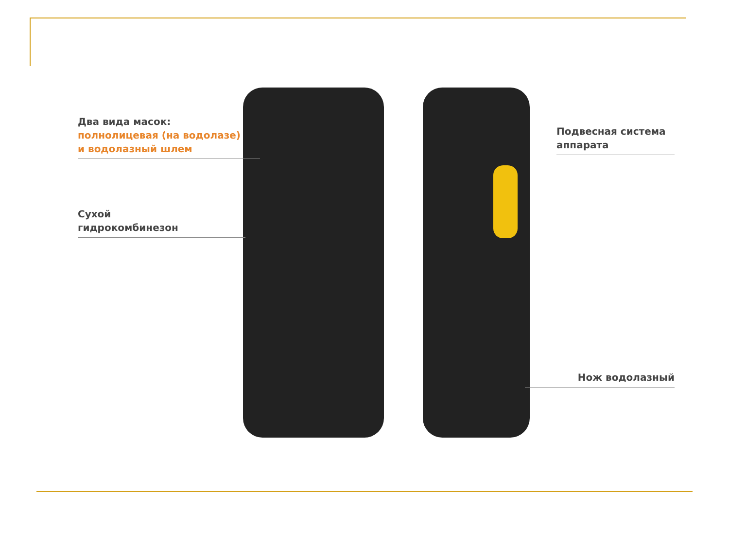Два вида масок:
полнолицевая (на водолазе)
и водолазный шлем
Сухой
гидрокомбинезон
Подвесная система
аппарата
Нож водолазный